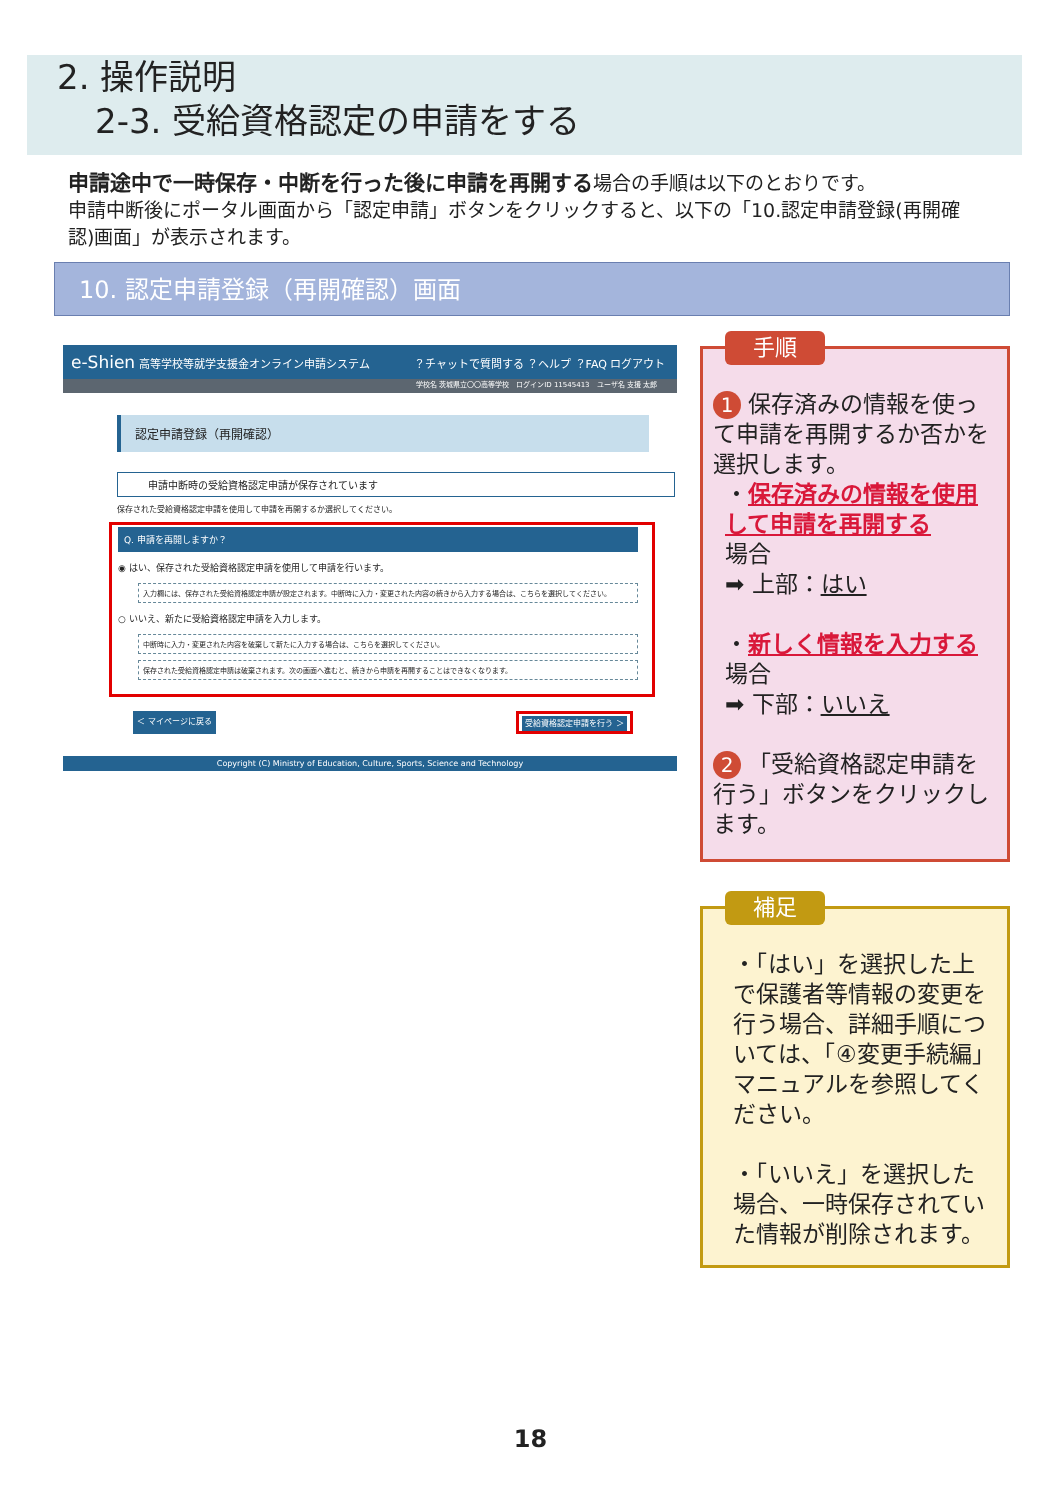2. 操作説明
2-3. 受給資格認定の申請をする
申請途中で一時保存・中断を行った後に申請を再開する場合の手順は以下のとおりです。
申請中断後にポータル画面から「認定申請」ボタンをクリックすると、以下の「10.認定申請登録(再開確認)画面」が表示されます。
10. 認定申請登録（再開確認）画面
e-Shien 高等学校等就学支援金オンライン申請システム　　　　？チャットで質問する ？ヘルプ ？FAQ ログアウト
学校名 茨城県立〇〇高等学校　ログインID 11545413　ユーザ名 支援 太郎
認定申請登録（再開確認）
申請中断時の受給資格認定申請が保存されています
保存された受給資格認定申請を使用して申請を再開するか選択してください。
Q. 申請を再開しますか？
◉ はい、保存された受給資格認定申請を使用して申請を行います。
入力欄には、保存された受給資格認定申請が設定されます。中断時に入力・変更された内容の続きから入力する場合は、こちらを選択してください。
○ いいえ、新たに受給資格認定申請を入力します。
中断時に入力・変更された内容を破棄して新たに入力する場合は、こちらを選択してください。
保存された受給資格認定申請は破棄されます。次の画面へ進むと、続きから申請を再開することはできなくなります。
＜ マイページに戻る 受給資格認定申請を行う ＞
Copyright (C) Ministry of Education, Culture, Sports, Science and Technology
手順
1 保存済みの情報を使って申請を再開するか否かを選択します。
・保存済みの情報を使用して申請を再開する
場合
➡ 上部：はい
・新しく情報を入力する
場合
➡ 下部：いいえ
2 「受給資格認定申請を行う」ボタンをクリックします。
補足
・「はい」を選択した上で保護者等情報の変更を行う場合、詳細手順については、「④変更手続編」マニュアルを参照してください。
・「いいえ」を選択した場合、一時保存されていた情報が削除されます。
18